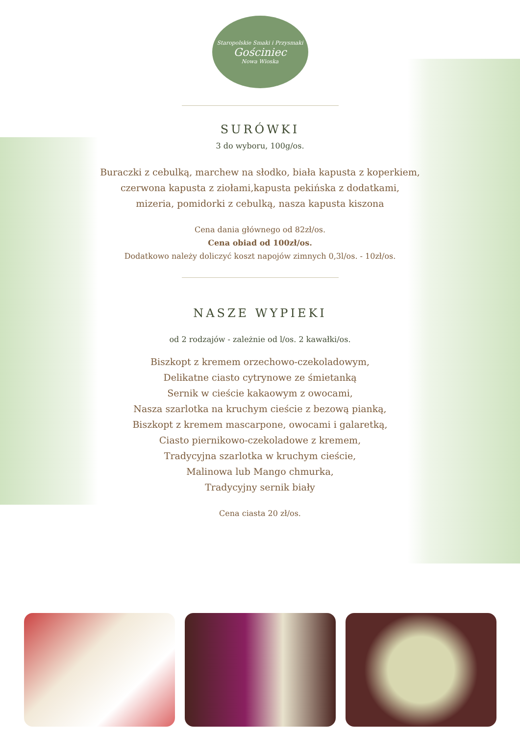Staropolskie Smaki i Przysmaki
Gościniec
Nowa Wioska
SURÓWKI
3 do wyboru, 100g/os.
Buraczki z cebulką, marchew na słodko, biała kapusta z koperkiem,
czerwona kapusta z ziołami,kapusta pekińska z dodatkami,
mizeria, pomidorki z cebulką, nasza kapusta kiszona
Cena dania głównego od 82zł/os.
Cena obiad od 100zł/os.
Dodatkowo należy doliczyć koszt napojów zimnych 0,3l/os. - 10zł/os.
NASZE WYPIEKI
od 2 rodzajów - zależnie od l/os. 2 kawałki/os.
Biszkopt z kremem orzechowo-czekoladowym,
Delikatne ciasto cytrynowe ze śmietanką
Sernik w cieście kakaowym z owocami,
Nasza szarlotka na kruchym cieście z bezową pianką,
Biszkopt z kremem mascarpone, owocami i galaretką,
Ciasto piernikowo-czekoladowe z kremem,
Tradycyjna szarlotka w kruchym cieście,
Malinowa lub Mango chmurka,
Tradycyjny sernik biały
Cena ciasta 20 zł/os.